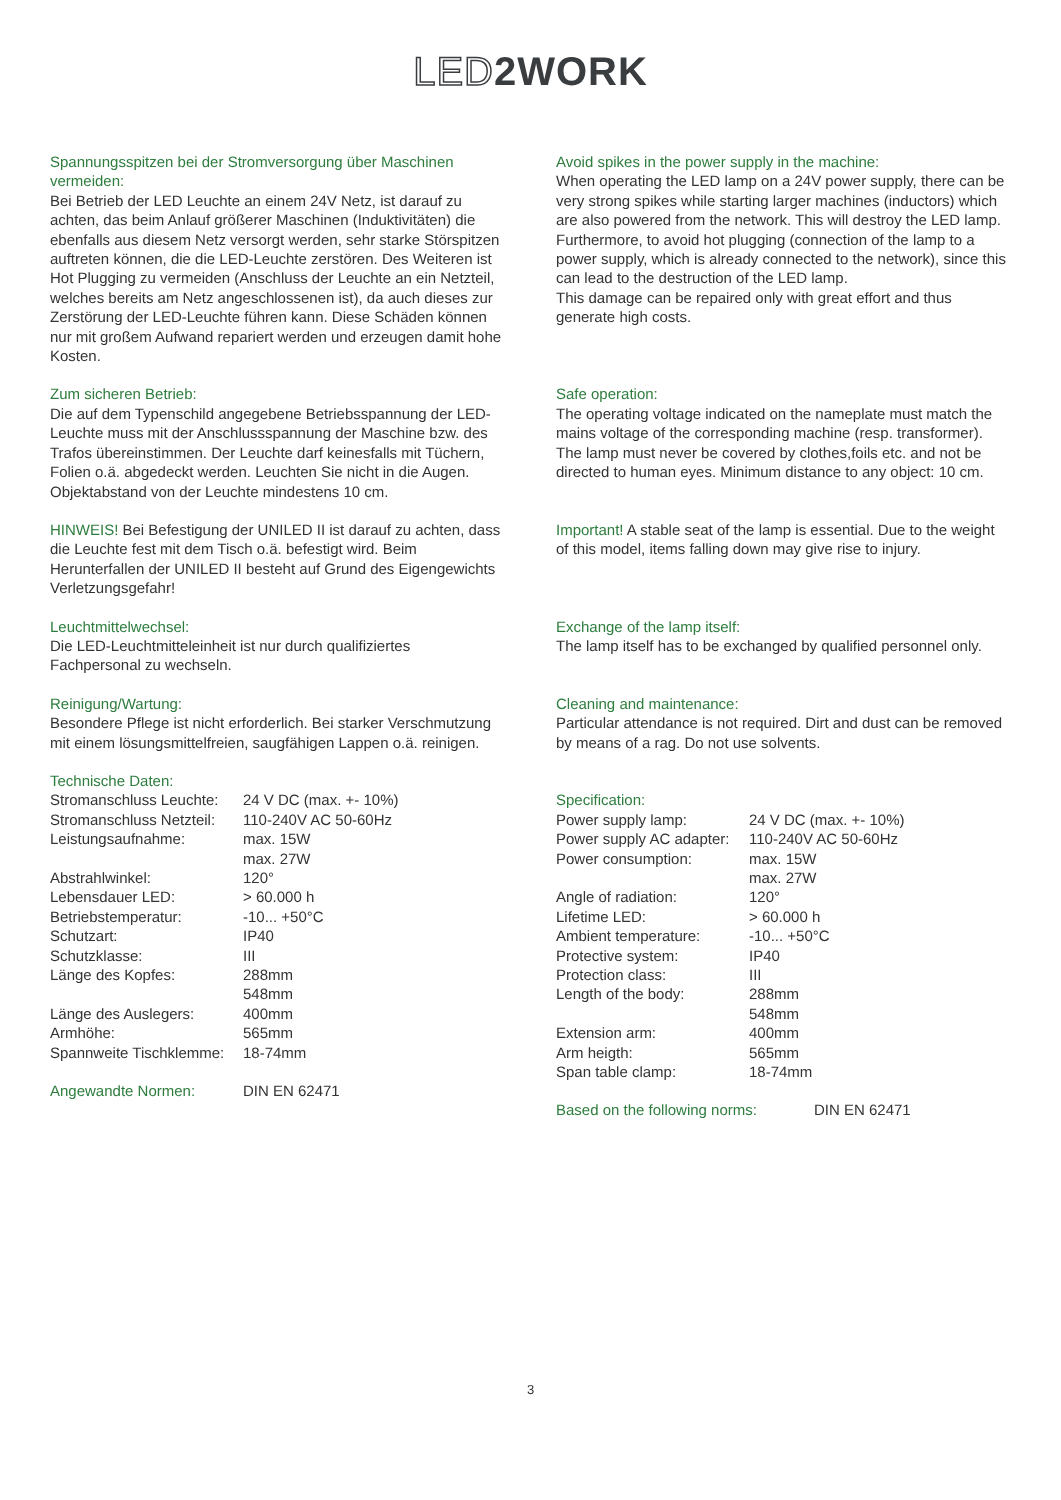LED2WORK
Spannungsspitzen bei der Stromversorgung über Maschinen vermeiden:
Bei Betrieb der LED Leuchte an einem 24V Netz, ist darauf zu achten, das beim Anlauf größerer Maschinen (Induktivitäten) die ebenfalls aus diesem Netz versorgt werden, sehr starke Störspitzen auftreten können, die die LED-Leuchte zerstören. Des Weiteren ist Hot Plugging zu vermeiden (Anschluss der Leuchte an ein Netzteil, welches bereits am Netz angeschlossenen ist), da auch dieses zur Zerstörung der LED-Leuchte führen kann. Diese Schäden können nur mit großem Aufwand repariert werden und erzeugen damit hohe Kosten.
Zum sicheren Betrieb:
Die auf dem Typenschild angegebene Betriebsspannung der LED-Leuchte muss mit der Anschlussspannung der Maschine bzw. des Trafos übereinstimmen. Der Leuchte darf keinesfalls mit Tüchern, Folien o.ä. abgedeckt werden. Leuchten Sie nicht in die Augen. Objektabstand von der Leuchte mindestens 10 cm.
HINWEIS! Bei Befestigung der UNILED II ist darauf zu achten, dass die Leuchte fest mit dem Tisch o.ä. befestigt wird. Beim Herunterfallen der UNILED II besteht auf Grund des Eigengewichts Verletzungsgefahr!
Leuchtmittelwechsel:
Die LED-Leuchtmitteleinheit ist nur durch qualifiziertes Fachpersonal zu wechseln.
Reinigung/Wartung:
Besondere Pflege ist nicht erforderlich. Bei starker Verschmutzung mit einem lösungsmittelfreien, saugfähigen Lappen o.ä. reinigen.
Technische Daten:
| Stromanschluss Leuchte: | 24 V DC (max. +- 10%) |
| Stromanschluss Netzteil: | 110-240V AC 50-60Hz |
| Leistungsaufnahme: | max. 15W max. 27W |
| Abstrahlwinkel: | 120° |
| Lebensdauer LED: | > 60.000 h |
| Betriebstemperatur: | -10... +50°C |
| Schutzart: | IP40 |
| Schutzklasse: | III |
| Länge des Kopfes: | 288mm 548mm |
| Länge des Auslegers: | 400mm |
| Armhöhe: | 565mm |
| Spannweite Tischklemme: | 18-74mm |
| Angewandte Normen: | DIN EN 62471 |
Avoid spikes in the power supply in the machine:
When operating the LED lamp on a 24V power supply, there can be very strong spikes while starting larger machines (inductors) which are also powered from the network. This will destroy the LED lamp.
Furthermore, to avoid hot plugging (connection of the lamp to a power supply, which is already connected to the network), since this can lead to the destruction of the LED lamp.
This damage can be repaired only with great effort and thus generate high costs.
Safe operation:
The operating voltage indicated on the nameplate must match the mains voltage of the corresponding machine (resp. transformer). The lamp must never be covered by clothes,foils etc. and not be directed to human eyes. Minimum distance to any object: 10 cm.
Important! A stable seat of the lamp is essential. Due to the weight of this model, items falling down may give rise to injury.
Exchange of the lamp itself:
The lamp itself has to be exchanged by qualified personnel only.
Cleaning and maintenance:
Particular attendance is not required. Dirt and dust can be removed by means of a rag. Do not use solvents.
Specification:
| Power supply lamp: | 24 V DC (max. +- 10%) |
| Power supply AC adapter: | 110-240V AC 50-60Hz |
| Power consumption: | max. 15W max. 27W |
| Angle of radiation: | 120° |
| Lifetime LED: | > 60.000 h |
| Ambient temperature: | -10... +50°C |
| Protective system: | IP40 |
| Protection class: | III |
| Length of the body: | 288mm 548mm |
| Extension arm: | 400mm |
| Arm heigth: | 565mm |
| Span table clamp: | 18-74mm |
| Based on the following norms: | DIN EN 62471 |
3